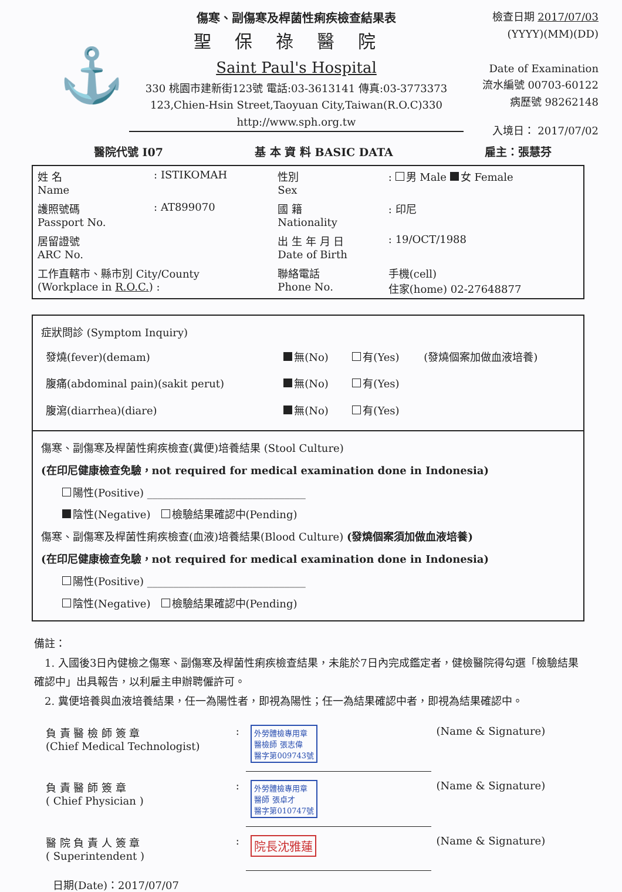⚓
傷寒、副傷寒及桿菌性痢疾檢查結果表
聖保祿醫院
Saint Paul's Hospital
330 桃園市建新街123號 電話:03-3613141 傳真:03-3773373
123,Chien-Hsin Street,Taoyuan City,Taiwan(R.O.C)330
http://www.sph.org.tw
檢查日期 2017/07/03
(YYYY)(MM)(DD)
Date of Examination
流水編號 00703-60122
病歷號 98262148
入境日： 2017/07/02
醫院代號 I07 基 本 資 料 BASIC DATA 雇主：張慧芬
| 姓 名 Name | : ISTIKOMAH | 性別 Sex | : 男 Male 女 Female |
| 護照號碼 Passport No. | : AT899070 | 國 籍 Nationality | : 印尼 |
| 居留證號 ARC No. | | 出 生 年 月 日 Date of Birth | : 19/OCT/1988 |
| 工作直轄市、縣市別 City/County (Workplace in R.O.C. ) : | | 聯絡電話 Phone No. | 手機(cell) 住家(home) 02-27648877 |
症狀問診 (Symptom Inquiry)
| 發燒(fever)(demam) | 無(No) | 有(Yes) | (發燒個案加做血液培養) |
| 腹痛(abdominal pain)(sakit perut) | 無(No) | 有(Yes) | |
| 腹瀉(diarrhea)(diare) | 無(No) | 有(Yes) | |
傷寒、副傷寒及桿菌性痢疾檢查(糞便)培養結果 (Stool Culture)
(在印尼健康檢查免驗，not required for medical examination done in Indonesia)
   陽性(Positive) ______________________________
   陰性(Negative)  檢驗結果確認中(Pending)
傷寒、副傷寒及桿菌性痢疾檢查(血液)培養結果(Blood Culture) (發燒個案須加做血液培養)
(在印尼健康檢查免驗，not required for medical examination done in Indonesia)
   陽性(Positive) ______________________________
   陰性(Negative)  檢驗結果確認中(Pending)
備註：
 1. 入國後3日內健檢之傷寒、副傷寒及桿菌性痢疾檢查結果，未能於7日內完成鑑定者，健檢醫院得勾選「檢驗結果確認中」出具報告，以利雇主申辦聘僱許可。
 2. 糞便培養與血液培養結果，任一為陽性者，即視為陽性；任一為結果確認中者，即視為結果確認中。
| 負 責 醫 檢 師 簽 章 (Chief Medical Technologist) | : | 外勞體檢專用章 醫檢師 張志偉 醫字第009743號 | (Name & Signature) |
| 負 責 醫 師 簽 章 ( Chief Physician ) | : | 外勞體檢專用章 醫師 張卓才 醫字第010747號 | (Name & Signature) |
| 醫 院 負 責 人 簽 章 ( Superintendent ) | : | 院長沈雅蓮 | (Name & Signature) |
日期(Date)：2017/07/07